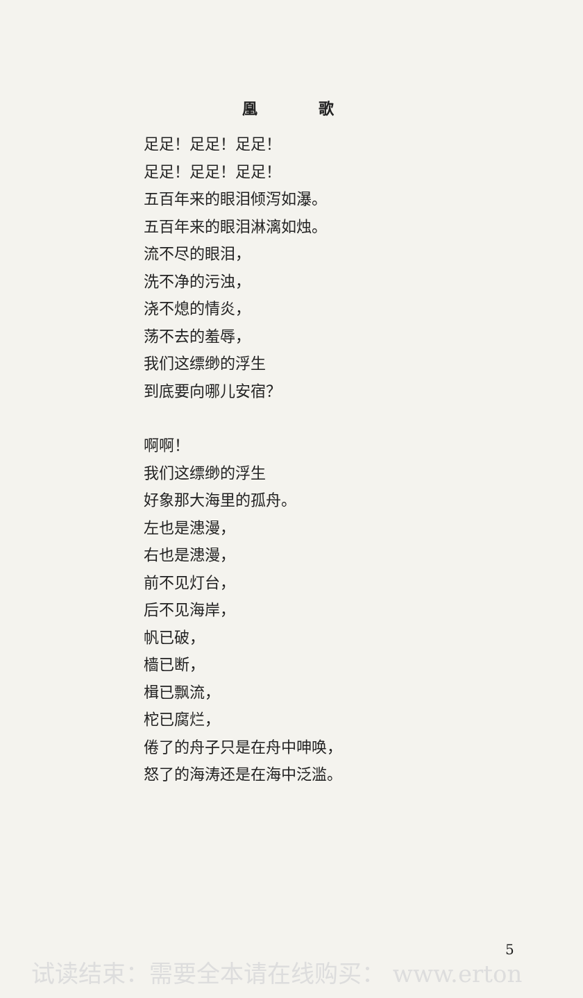凰 歌
足足！足足！足足！
足足！足足！足足！
五百年来的眼泪倾泻如瀑。
五百年来的眼泪淋漓如烛。
流不尽的眼泪，
洗不净的污浊，
浇不熄的情炎，
荡不去的羞辱，
我们这缥缈的浮生
到底要向哪儿安宿？
啊啊！
我们这缥缈的浮生
好象那大海里的孤舟。
左也是漶漫，
右也是漶漫，
前不见灯台，
后不见海岸，
帆已破，
樯已断，
楫已飘流，
柁已腐烂，
倦了的舟子只是在舟中呻唤，
怒了的海涛还是在海中泛滥。
5
试读结束：需要全本请在线购买： www.erton